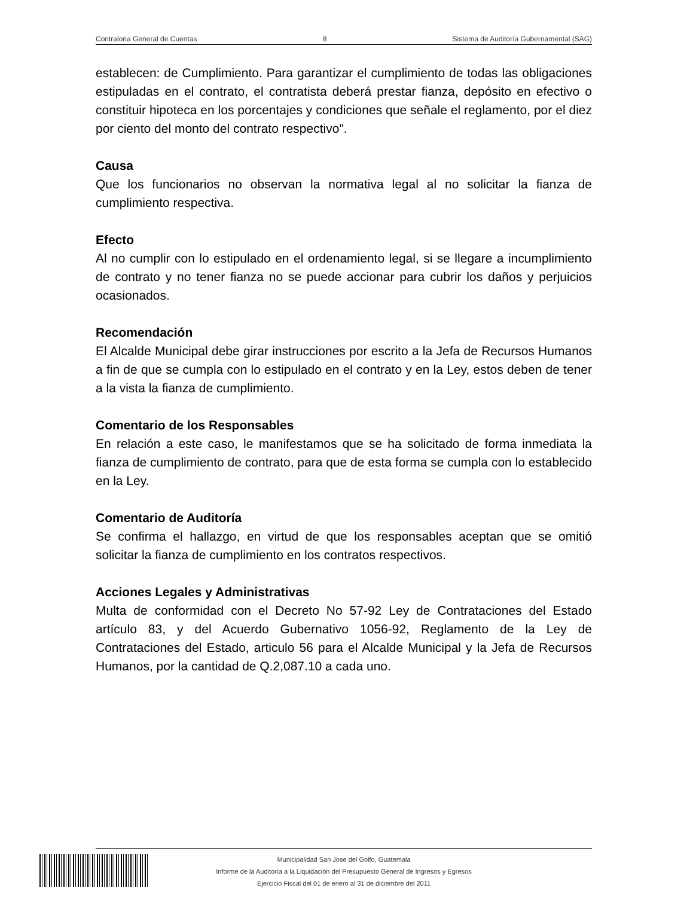Contraloria General de Cuentas 8 Sistema de Auditoría Gubernamental (SAG)
establecen: de Cumplimiento. Para garantizar el cumplimiento de todas las obligaciones estipuladas en el contrato, el contratista deberá prestar fianza, depósito en efectivo o constituir hipoteca en los porcentajes y condiciones que señale el reglamento, por el diez por ciento del monto del contrato respectivo".
Causa
Que los funcionarios no observan la normativa legal al no solicitar la fianza de cumplimiento respectiva.
Efecto
Al no cumplir con lo estipulado en el ordenamiento legal, si se llegare a incumplimiento de contrato y no tener fianza no se puede accionar para cubrir los daños y perjuicios ocasionados.
Recomendación
El Alcalde Municipal debe girar instrucciones por escrito a la Jefa de Recursos Humanos a fin de que se cumpla con lo estipulado en el contrato y en la Ley, estos deben de tener a la vista la fianza de cumplimiento.
Comentario de los Responsables
En relación a este caso, le manifestamos que se ha solicitado de forma inmediata la fianza de cumplimiento de contrato, para que de esta forma se cumpla con lo establecido en la Ley.
Comentario de Auditoría
Se confirma el hallazgo, en virtud de que los responsables aceptan que se omitió solicitar la fianza de cumplimiento en los contratos respectivos.
Acciones Legales y Administrativas
Multa de conformidad con el Decreto No 57-92 Ley de Contrataciones del Estado artículo 83, y del Acuerdo Gubernativo 1056-92, Reglamento de la Ley de Contrataciones del Estado, articulo 56 para el Alcalde Municipal y la Jefa de Recursos Humanos, por la cantidad de Q.2,087.10 a cada uno.
Municipalidad San Jose del Golfo, Guatemala
Informe de la Auditoría a la Liquidación del Presupuesto General de Ingresos y Egresos
Ejercicio Fiscal del 01 de enero al 31 de diciembre del 2011